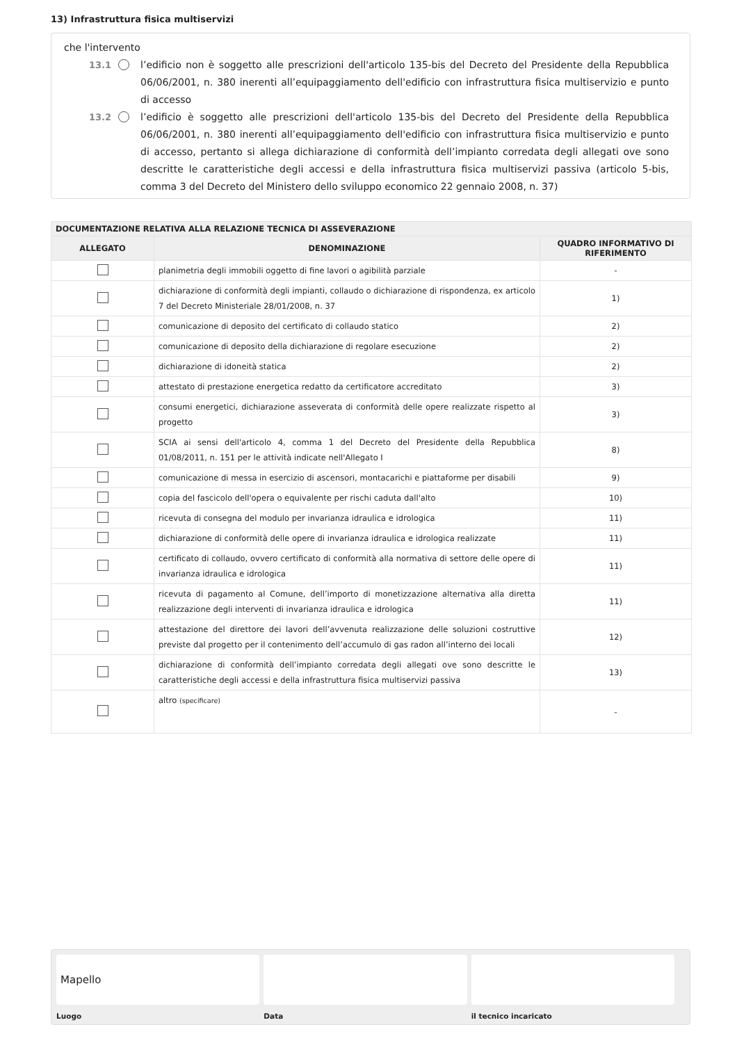13) Infrastruttura fisica multiservizi
che l'intervento
13.1 l’edificio non è soggetto alle prescrizioni dell'articolo 135-bis del Decreto del Presidente della Repubblica 06/06/2001, n. 380 inerenti all’equipaggiamento dell'edificio con infrastruttura fisica multiservizio e punto di accesso
13.2 l’edificio è soggetto alle prescrizioni dell'articolo 135-bis del Decreto del Presidente della Repubblica 06/06/2001, n. 380 inerenti all’equipaggiamento dell'edificio con infrastruttura fisica multiservizio e punto di accesso, pertanto si allega dichiarazione di conformità dell’impianto corredata degli allegati ove sono descritte le caratteristiche degli accessi e della infrastruttura fisica multiservizi passiva (articolo 5-bis, comma 3 del Decreto del Ministero dello sviluppo economico 22 gennaio 2008, n. 37)
| DOCUMENTAZIONE RELATIVA ALLA RELAZIONE TECNICA DI ASSEVERAZIONE | | |
| --- | --- | --- |
| ALLEGATO | DENOMINAZIONE | QUADRO INFORMATIVO DI RIFERIMENTO |
| | planimetria degli immobili oggetto di fine lavori o agibilità parziale | - |
| | dichiarazione di conformità degli impianti, collaudo o dichiarazione di rispondenza, ex articolo 7 del Decreto Ministeriale 28/01/2008, n. 37 | 1) |
| | comunicazione di deposito del certificato di collaudo statico | 2) |
| | comunicazione di deposito della dichiarazione di regolare esecuzione | 2) |
| | dichiarazione di idoneità statica | 2) |
| | attestato di prestazione energetica redatto da certificatore accreditato | 3) |
| | consumi energetici, dichiarazione asseverata di conformità delle opere realizzate rispetto al progetto | 3) |
| | SCIA ai sensi dell'articolo 4, comma 1 del Decreto del Presidente della Repubblica 01/08/2011, n. 151 per le attività indicate nell'Allegato I | 8) |
| | comunicazione di messa in esercizio di ascensori, montacarichi e piattaforme per disabili | 9) |
| | copia del fascicolo dell'opera o equivalente per rischi caduta dall'alto | 10) |
| | ricevuta di consegna del modulo per invarianza idraulica e idrologica | 11) |
| | dichiarazione di conformità delle opere di invarianza idraulica e idrologica realizzate | 11) |
| | certificato di collaudo, ovvero certificato di conformità alla normativa di settore delle opere di invarianza idraulica e idrologica | 11) |
| | ricevuta di pagamento al Comune, dell’importo di monetizzazione alternativa alla diretta realizzazione degli interventi di invarianza idraulica e idrologica | 11) |
| | attestazione del direttore dei lavori dell’avvenuta realizzazione delle soluzioni costruttive previste dal progetto per il contenimento dell’accumulo di gas radon all’interno dei locali | 12) |
| | dichiarazione di conformità dell’impianto corredata degli allegati ove sono descritte le caratteristiche degli accessi e della infrastruttura fisica multiservizi passiva | 13) |
| | altro (specificare) | - |
Mapello
Luogo
Data il tecnico incaricato